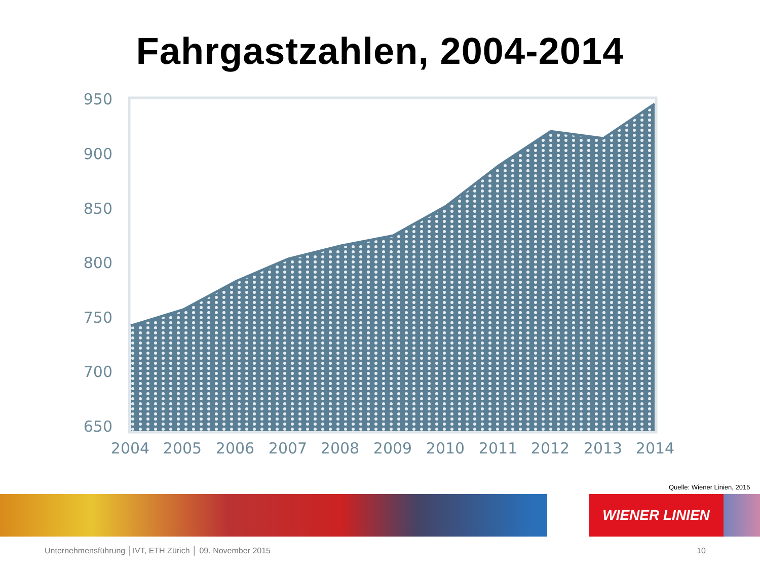Fahrgastzahlen, 2004-2014
950
900
850
800
750
700
650
2004
2005
2006
2007
2008
2009
2010
2011
2012
2013
2014
Quelle: Wiener Linien, 2015
WIENER LINIEN
Unternehmensführung │IVT, ETH Zürich │ 09. November 2015 10